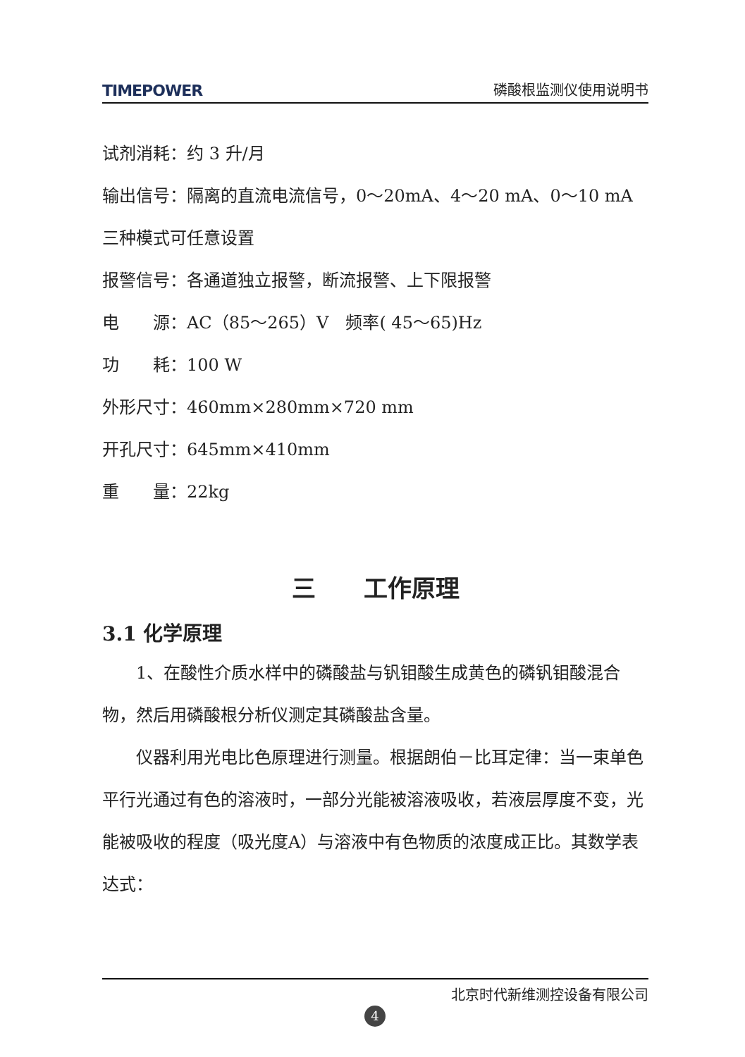TIMEPOWER 磷酸根监测仪使用说明书
试剂消耗：约 3 升/月
输出信号：隔离的直流电流信号，0～20mA、4～20 mA、0～10 mA
三种模式可任意设置
报警信号：各通道独立报警，断流报警、上下限报警
电　　源：AC（85～265）V　频率( 45～65)Hz
功　　耗：100 W
外形尺寸：460mm×280mm×720 mm
开孔尺寸：645mm×410mm
重　　量：22kg
三　　工作原理
3.1 化学原理
1、在酸性介质水样中的磷酸盐与钒钼酸生成黄色的磷钒钼酸混合物，然后用磷酸根分析仪测定其磷酸盐含量。
仪器利用光电比色原理进行测量。根据朗伯－比耳定律：当一束单色平行光通过有色的溶液时，一部分光能被溶液吸收，若液层厚度不变，光能被吸收的程度（吸光度A）与溶液中有色物质的浓度成正比。其数学表达式：
北京时代新维测控设备有限公司
4